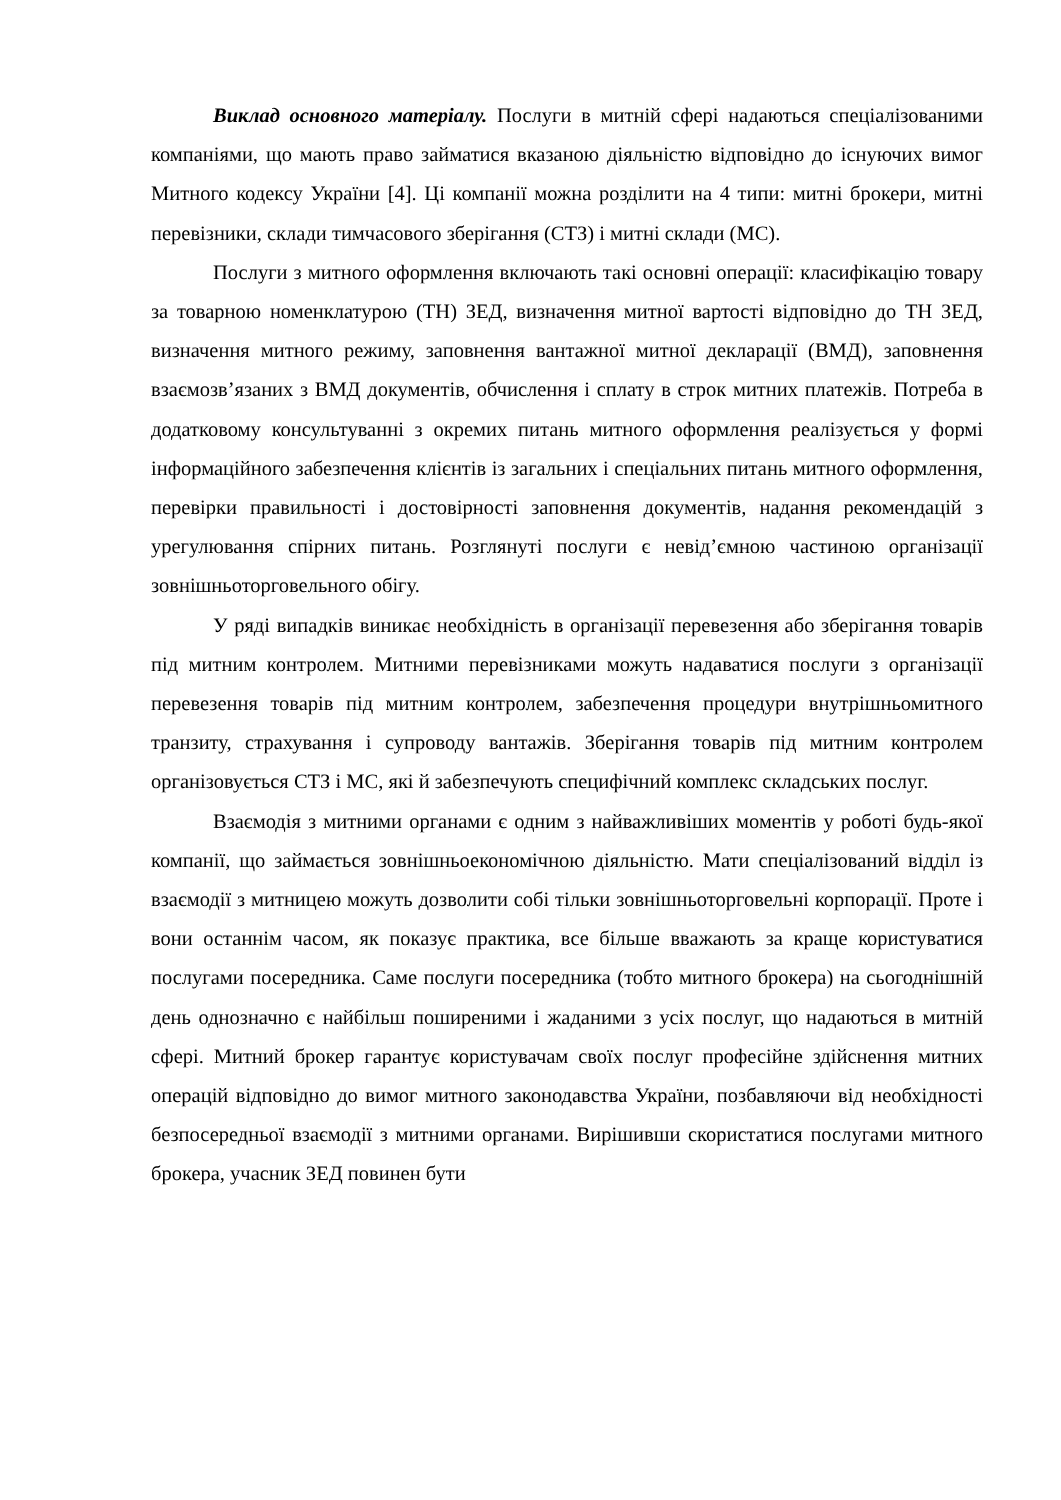Виклад основного матеріалу. Послуги в митній сфері надаються спеціалізованими компаніями, що мають право займатися вказаною діяльністю відповідно до існуючих вимог Митного кодексу України [4]. Ці компанії можна розділити на 4 типи: митні брокери, митні перевізники, склади тимчасового зберігання (СТЗ) і митні склади (МС).
Послуги з митного оформлення включають такі основні операції: класифікацію товару за товарною номенклатурою (ТН) ЗЕД, визначення митної вартості відповідно до ТН ЗЕД, визначення митного режиму, заповнення вантажної митної декларації (ВМД), заповнення взаємозв’язаних з ВМД документів, обчислення і сплату в строк митних платежів. Потреба в додатковому консультуванні з окремих питань митного оформлення реалізується у формі інформаційного забезпечення клієнтів із загальних і спеціальних питань митного оформлення, перевірки правильності і достовірності заповнення документів, надання рекомендацій з урегулювання спірних питань. Розглянуті послуги є невід’ємною частиною організації зовнішньоторговельного обігу.
У ряді випадків виникає необхідність в організації перевезення або зберігання товарів під митним контролем. Митними перевізниками можуть надаватися послуги з організації перевезення товарів під митним контролем, забезпечення процедури внутрішньомитного транзиту, страхування і супроводу вантажів. Зберігання товарів під митним контролем організовується СТЗ і МС, які й забезпечують специфічний комплекс складських послуг.
Взаємодія з митними органами є одним з найважливіших моментів у роботі будь-якої компанії, що займається зовнішньоекономічною діяльністю. Мати спеціалізований відділ із взаємодії з митницею можуть дозволити собі тільки зовнішньоторговельні корпорації. Проте і вони останнім часом, як показує практика, все більше вважають за краще користуватися послугами посередника. Саме послуги посередника (тобто митного брокера) на сьогоднішній день однозначно є найбільш поширеними і жаданими з усіх послуг, що надаються в митній сфері. Митний брокер гарантує користувачам своїх послуг професійне здійснення митних операцій відповідно до вимог митного законодавства України, позбавляючи від необхідності безпосередньої взаємодії з митними органами. Вирішивши скористатися послугами митного брокера, учасник ЗЕД повинен бути